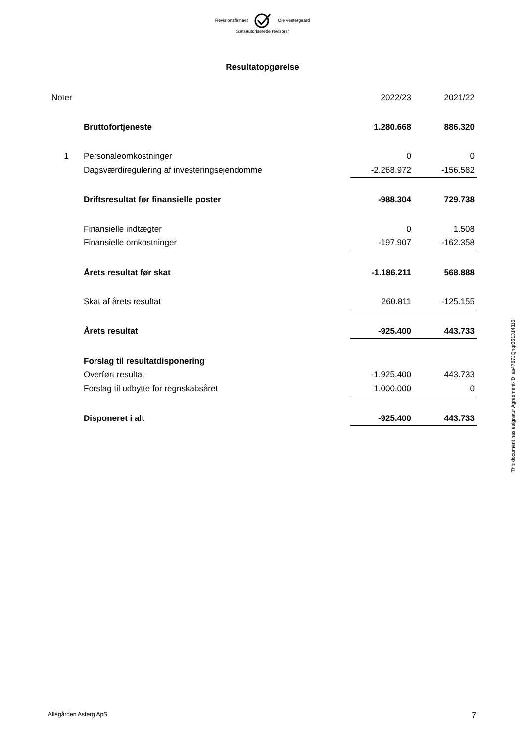Revisionsfirmaet Ole Vestergaard
Statsautoriserede revisorer
Resultatopgørelse
| Noter | | 2022/23 | 2021/22 |
| | Bruttofortjeneste | 1.280.668 | 886.320 |
| 1 | Personaleomkostninger | 0 | 0 |
| | Dagsværdiregulering af investeringsejendomme | -2.268.972 | -156.582 |
| | Driftsresultat før finansielle poster | -988.304 | 729.738 |
| | Finansielle indtægter | 0 | 1.508 |
| | Finansielle omkostninger | -197.907 | -162.358 |
| | Årets resultat før skat | -1.186.211 | 568.888 |
| | Skat af årets resultat | 260.811 | -125.155 |
| | Årets resultat | -925.400 | 443.733 |
| | Forslag til resultatdisponering | | |
| | Overført resultat | -1.925.400 | 443.733 |
| | Forslag til udbytte for regnskabsåret | 1.000.000 | 0 |
| | Disponeret i alt | -925.400 | 443.733 |
This document has esignatur Agreement-ID: aa4787JQnqr251314315
Allégården Asferg ApS 7